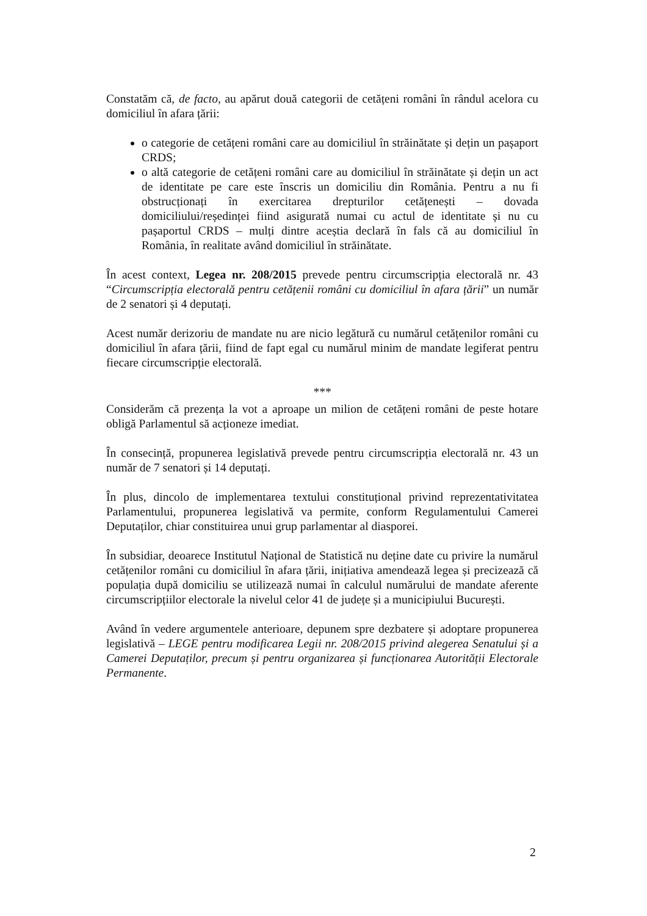Constatăm că, de facto, au apărut două categorii de cetățeni români în rândul acelora cu domiciliul în afara țării:
o categorie de cetățeni români care au domiciliul în străinătate și dețin un pașaport CRDS;
o altă categorie de cetățeni români care au domiciliul în străinătate și dețin un act de identitate pe care este înscris un domiciliu din România. Pentru a nu fi obstrucționați în exercitarea drepturilor cetățenești – dovada domiciliului/reședinței fiind asigurată numai cu actul de identitate și nu cu pașaportul CRDS – mulți dintre aceștia declară în fals că au domiciliul în România, în realitate având domiciliul în străinătate.
În acest context, Legea nr. 208/2015 prevede pentru circumscripția electorală nr. 43 “Circumscripția electorală pentru cetățenii români cu domiciliul în afara țării” un număr de 2 senatori și 4 deputați.
Acest număr derizoriu de mandate nu are nicio legătură cu numărul cetățenilor români cu domiciliul în afara țării, fiind de fapt egal cu numărul minim de mandate legiferat pentru fiecare circumscripție electorală.
***
Considerăm că prezența la vot a aproape un milion de cetățeni români de peste hotare obligă Parlamentul să acționeze imediat.
În consecință, propunerea legislativă prevede pentru circumscripția electorală nr. 43 un număr de 7 senatori și 14 deputați.
În plus, dincolo de implementarea textului constituțional privind reprezentativitatea Parlamentului, propunerea legislativă va permite, conform Regulamentului Camerei Deputaților, chiar constituirea unui grup parlamentar al diasporei.
În subsidiar, deoarece Institutul Național de Statistică nu deține date cu privire la numărul cetățenilor români cu domiciliul în afara țării, inițiativa amendează legea și precizează că populația după domiciliu se utilizează numai în calculul numărului de mandate aferente circumscripțiilor electorale la nivelul celor 41 de județe și a municipiului București.
Având în vedere argumentele anterioare, depunem spre dezbatere și adoptare propunerea legislativă – LEGE pentru modificarea Legii nr. 208/2015 privind alegerea Senatului și a Camerei Deputaților, precum și pentru organizarea și funcționarea Autorității Electorale Permanente.
2